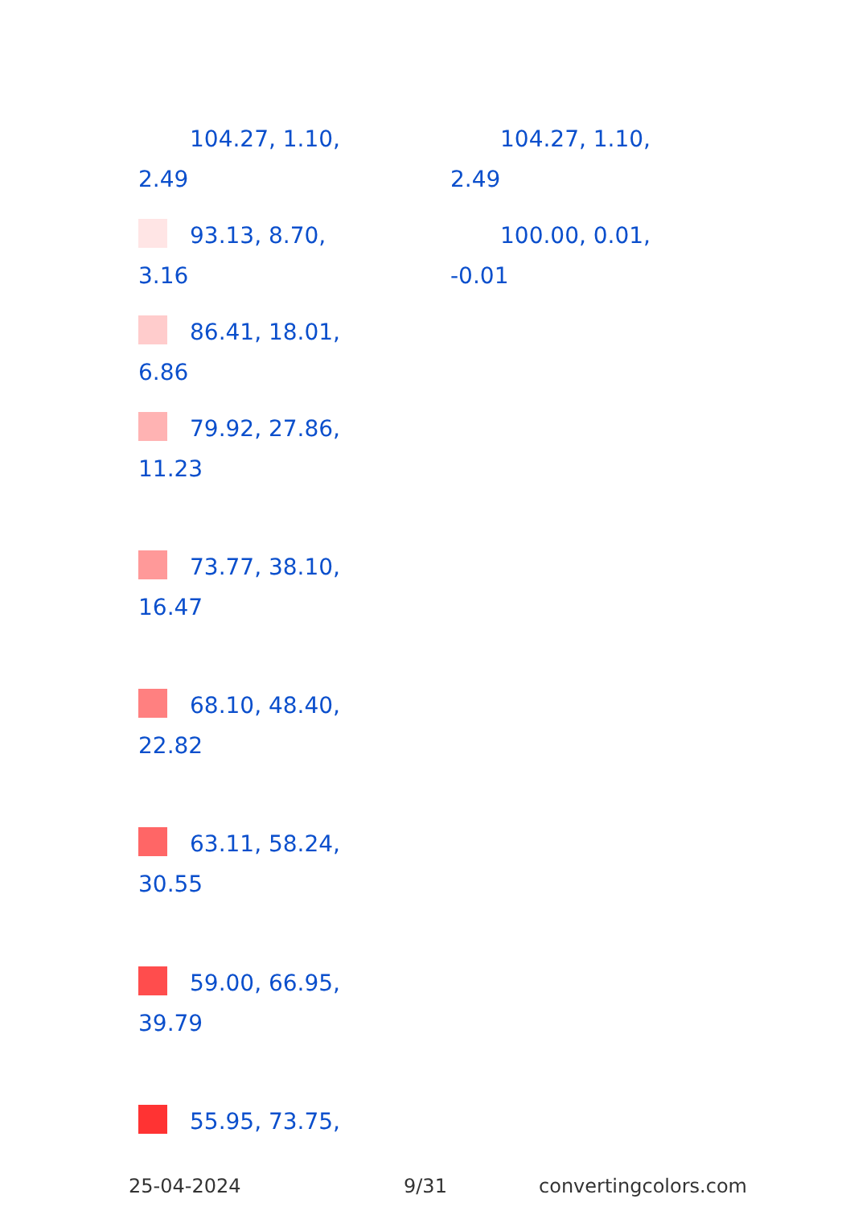104.27, 1.10, 2.49
104.27, 1.10, 2.49
93.13, 8.70, 3.16
100.00, 0.01, -0.01
86.41, 18.01, 6.86
79.92, 27.86, 11.23
73.77, 38.10, 16.47
68.10, 48.40, 22.82
63.11, 58.24, 30.55
59.00, 66.95, 39.79
55.95, 73.75,
25-04-2024 9/31 convertingcolors.com